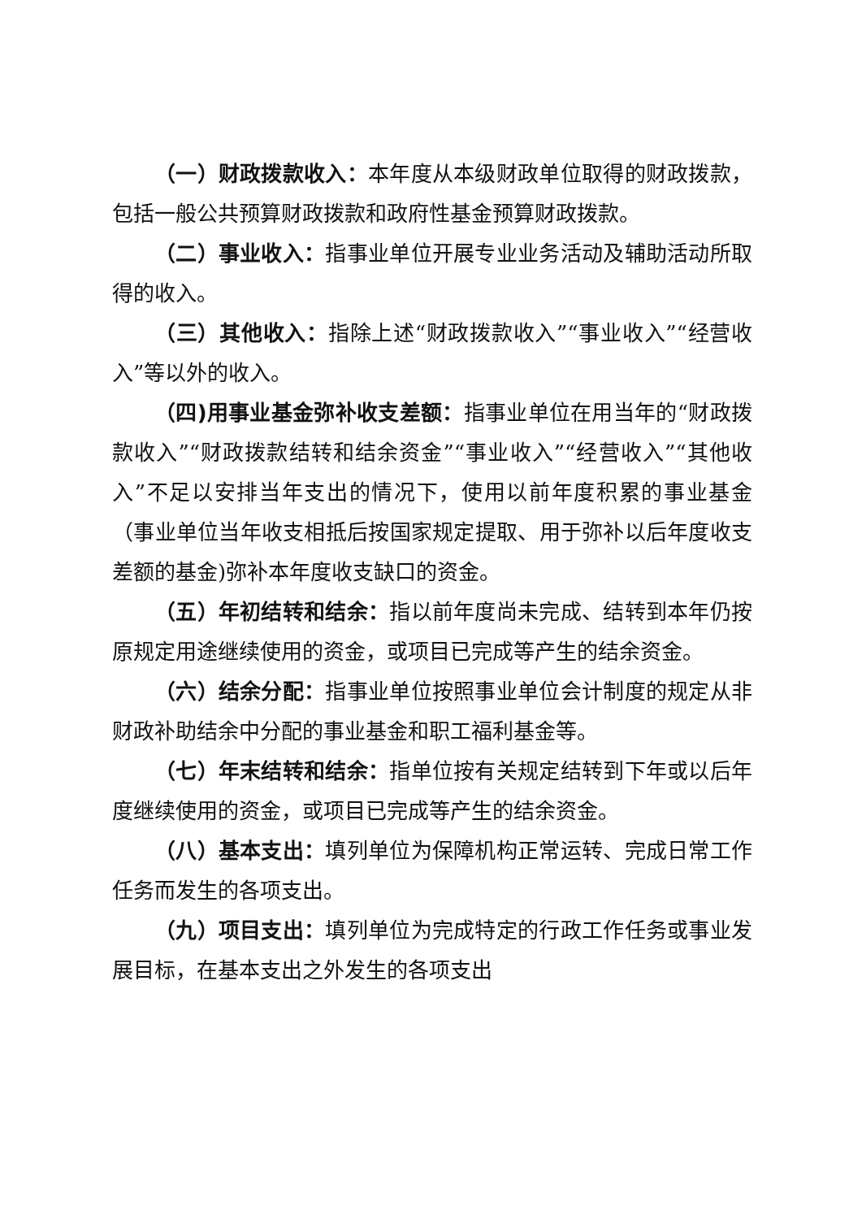（一）财政拨款收入：本年度从本级财政单位取得的财政拨款，包括一般公共预算财政拨款和政府性基金预算财政拨款。
（二）事业收入：指事业单位开展专业业务活动及辅助活动所取得的收入。
（三）其他收入：指除上述“财政拨款收入”“事业收入”“经营收入”等以外的收入。
（四)用事业基金弥补收支差额：指事业单位在用当年的“财政拨款收入”“财政拨款结转和结余资金”“事业收入”“经营收入”“其他收入”不足以安排当年支出的情况下，使用以前年度积累的事业基金（事业单位当年收支相抵后按国家规定提取、用于弥补以后年度收支差额的基金)弥补本年度收支缺口的资金。
（五）年初结转和结余：指以前年度尚未完成、结转到本年仍按原规定用途继续使用的资金，或项目已完成等产生的结余资金。
（六）结余分配：指事业单位按照事业单位会计制度的规定从非财政补助结余中分配的事业基金和职工福利基金等。
（七）年末结转和结余：指单位按有关规定结转到下年或以后年度继续使用的资金，或项目已完成等产生的结余资金。
（八）基本支出：填列单位为保障机构正常运转、完成日常工作任务而发生的各项支出。
（九）项目支出：填列单位为完成特定的行政工作任务或事业发展目标，在基本支出之外发生的各项支出